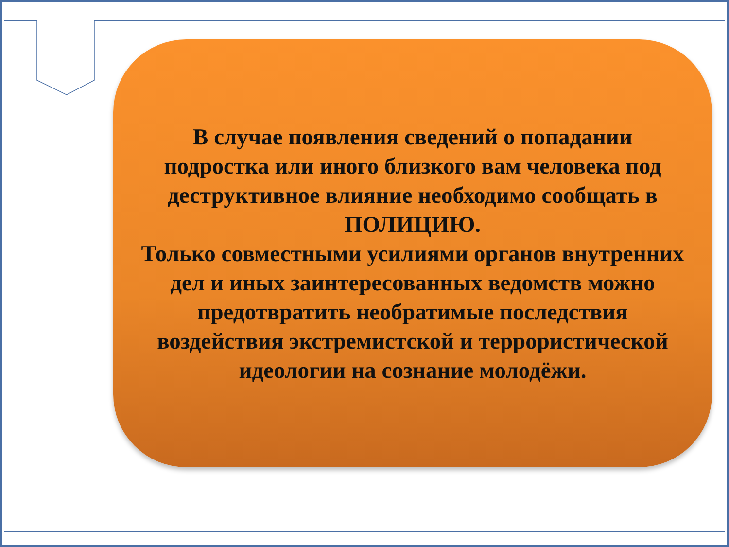В случае появления сведений о попадании подростка или иного близкого вам человека под деструктивное влияние необходимо сообщать в ПОЛИЦИЮ.
Только совместными усилиями органов внутренних дел и иных заинтересованных ведомств можно предотвратить необратимые последствия воздействия экстремистской и террористической идеологии на сознание молодёжи.